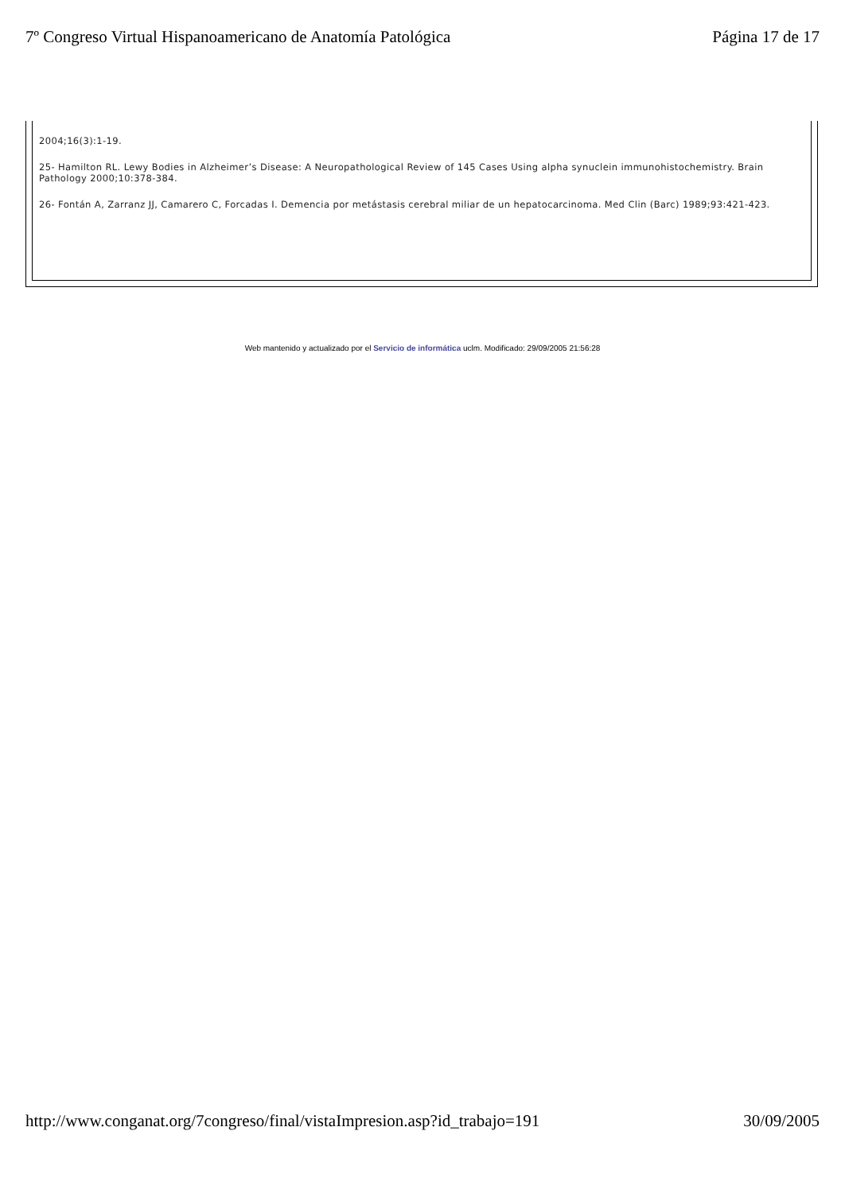7º Congreso Virtual Hispanoamericano de Anatomía Patológica Página 17 de 17
2004;16(3):1-19.
25- Hamilton RL. Lewy Bodies in Alzheimer’s Disease: A Neuropathological Review of 145 Cases Using alpha synuclein immunohistochemistry. Brain Pathology 2000;10:378-384.
26- Fontán A, Zarranz JJ, Camarero C, Forcadas I. Demencia por metástasis cerebral miliar de un hepatocarcinoma. Med Clin (Barc) 1989;93:421-423.
Web mantenido y actualizado por el Servicio de informática uclm. Modificado: 29/09/2005 21:56:28
http://www.conganat.org/7congreso/final/vistaImpresion.asp?id_trabajo=191 30/09/2005